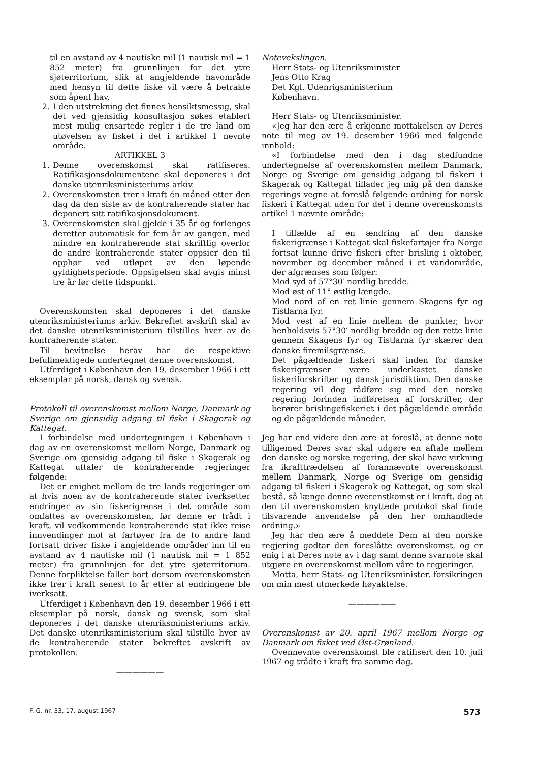til en avstand av 4 nautiske mil (1 nautisk mil = 1 852 meter) fra grunnlinjen for det ytre sjøterritorium, slik at angjeldende havområde med hensyn til dette fiske vil være å betrakte som åpent hav.
2. I den utstrekning det finnes hensiktsmessig, skal det ved gjensidig konsultasjon søkes etablert mest mulig ensartede regler i de tre land om utøvelsen av fisket i det i artikkel 1 nevnte område.
ARTIKKEL 3
1. Denne overenskomst skal ratifiseres. Ratifikasjonsdokumentene skal deponeres i det danske utenriksministeriums arkiv.
2. Overenskomsten trer i kraft én måned etter den dag da den siste av de kontraherende stater har deponert sitt ratifikasjonsdokument.
3. Overenskomsten skal gjelde i 35 år og forlenges deretter automatisk for fem år av gangen, med mindre en kontraherende stat skriftlig overfor de andre kontraherende stater oppsier den til opphør ved utløpet av den løpende gyldighetsperiode. Oppsigelsen skal avgis minst tre år før dette tidspunkt.
Overenskomsten skal deponeres i det danske utenriksministeriums arkiv. Bekreftet avskrift skal av det danske utenriksministerium tilstilles hver av de kontraherende stater.
Til bevitnelse herav har de respektive befullmektigede undertegnet denne overenskomst.
Utferdiget i København den 19. desember 1966 i ett eksemplar på norsk, dansk og svensk.
Protokoll til overenskomst mellom Norge, Danmark og Sverige om gjensidig adgang til fiske i Skagerak og Kattegat.
I forbindelse med undertegningen i København i dag av en overenskomst mellom Norge, Danmark og Sverige om gjensidig adgang til fiske i Skagerak og Kattegat uttaler de kontraherende regjeringer følgende:
Det er enighet mellom de tre lands regjeringer om at hvis noen av de kontraherende stater iverksetter endringer av sin fiskerigrense i det område som omfattes av overenskomsten, før denne er trådt i kraft, vil vedkommende kontraherende stat ikke reise innvendinger mot at fartøyer fra de to andre land fortsatt driver fiske i angjeldende områder inn til en avstand av 4 nautiske mil (1 nautisk mil = 1 852 meter) fra grunnlinjen for det ytre sjøterritorium. Denne forpliktelse faller bort dersom overenskomsten ikke trer i kraft senest to år etter at endringene ble iverksatt.
Utferdiget i København den 19. desember 1966 i ett eksemplar på norsk, dansk og svensk, som skal deponeres i det danske utenriksministeriums arkiv. Det danske utenriksministerium skal tilstille hver av de kontraherende stater bekreftet avskrift av protokollen.
——————
Notevekslingen.
Herr Stats- og Utenriksminister
Jens Otto Krag
Det Kgl. Udenrigsministerium
København.
Herr Stats- og Utenriksminister.
«Jeg har den ære å erkjenne mottakelsen av Deres note til meg av 19. desember 1966 med følgende innhold:
«I forbindelse med den i dag stedfundne undertegnelse af overenskomsten mellem Danmark, Norge og Sverige om gensidig adgang til fiskeri i Skagerak og Kattegat tillader jeg mig på den danske regerings vegne at foreslå følgende ordning for norsk fiskeri i Kattegat uden for det i denne overenskomsts artikel 1 nævnte område:
I tilfælde af en ændring af den danske fiskerigrænse i Kattegat skal fiskefartøjer fra Norge fortsat kunne drive fiskeri efter brisling i oktober, november og december måned i et vandområde, der afgrænses som følger:
Mod syd af 57°30′ nordlig bredde.
Mod øst of 11° østlig længde.
Mod nord af en ret linie gennem Skagens fyr og Tistlarna fyr.
Mod vest af en linie mellem de punkter, hvor henholdsvis 57°30′ nordlig bredde og den rette linie gennem Skagens fyr og Tistlarna fyr skærer den danske firemilsgrænse.
Det pågældende fiskeri skal inden for danske fiskerigrænser være underkastet danske fiskeriforskrifter og dansk jurisdiktion. Den danske regering vil dog rådføre sig med den norske regering forinden indførelsen af forskrifter, der berører brislingefiskeriet i det pågældende område og de pågældende måneder.
Jeg har end videre den ære at foreslå, at denne note tilligemed Deres svar skal udgøre en aftale mellem den danske og norske regering, der skal have virkning fra ikrafttrædelsen af forannævnte overenskomst mellem Danmark, Norge og Sverige om gensidig adgang til fiskeri i Skagerak og Kattegat, og som skal bestå, så længe denne overenstkomst er i kraft, dog at den til overenskomsten knyttede protokol skal finde tilsvarende anvendelse på den her omhandlede ordning.»
Jeg har den ære å meddele Dem at den norske regjering godtar den foreslåtte overenskomst, og er enig i at Deres note av i dag samt denne svarnote skal utgjøre en overenskomst mellom våre to regjeringer.
Motta, herr Stats- og Utenriksminister, forsikringen om min mest utmerkede høyaktelse.
——————
Overenskomst av 20. april 1967 mellom Norge og Danmark om fisket ved Øst-Grønland.
Ovennevnte overenskomst ble ratifisert den 10. juli 1967 og trådte i kraft fra samme dag.
F. G. nr. 33, 17. august 1967 573